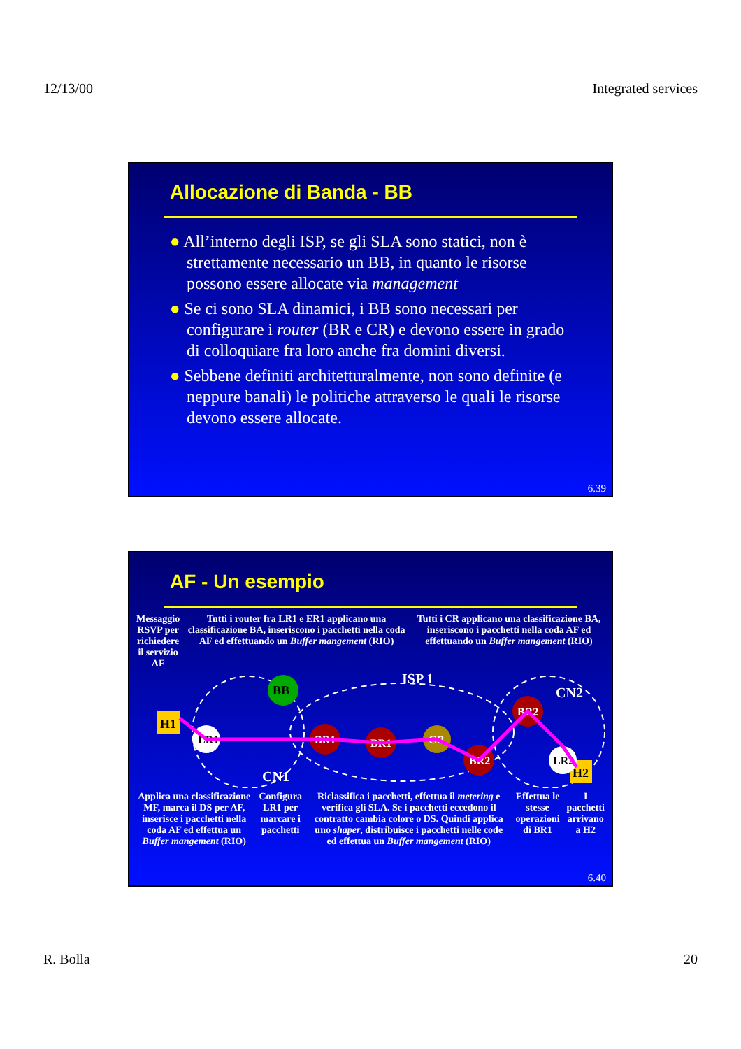12/13/00 Integrated services
Allocazione di Banda - BB
● All’interno degli ISP, se gli SLA sono statici, non è strettamente necessario un BB, in quanto le risorse possono essere allocate via management
● Se ci sono SLA dinamici, i BB sono necessari per configurare i router (BR e CR) e devono essere in grado di colloquiare fra loro anche fra domini diversi.
● Sebbene definiti architetturalmente, non sono definite (e neppure banali) le politiche attraverso le quali le risorse devono essere allocate.
6.39
AF - Un esempio
Messaggio RSVP per
richiedere il servizio AF
Tutti i router fra LR1 e ER1 applicano una classificazione BA, inseriscono i pacchetti nella coda AF ed effettuando un Buffer mangement (RIO)
Tutti i CR applicano una classificazione BA, inseriscono i pacchetti nella coda AF ed effettuando un Buffer mangement (RIO)
H1
H2
BB
LR1
BR1
BR1
CR
BR2
BR2
LR2
CN1
ISP 1
CN2
Applica una classificazione MF, marca il DS per AF, inserisce i pacchetti nella coda AF ed effettua un Buffer mangement (RIO)
Configura LR1 per marcare i pacchetti
Riclassifica i pacchetti, effettua il metering e verifica gli SLA. Se i pacchetti eccedono il contratto cambia colore o DS. Quindi applica uno shaper, distribuisce i pacchetti nelle code ed effettua un Buffer mangement (RIO)
Effettua le stesse operazioni di BR1
I pacchetti arrivano a H2
6.40
R. Bolla 20